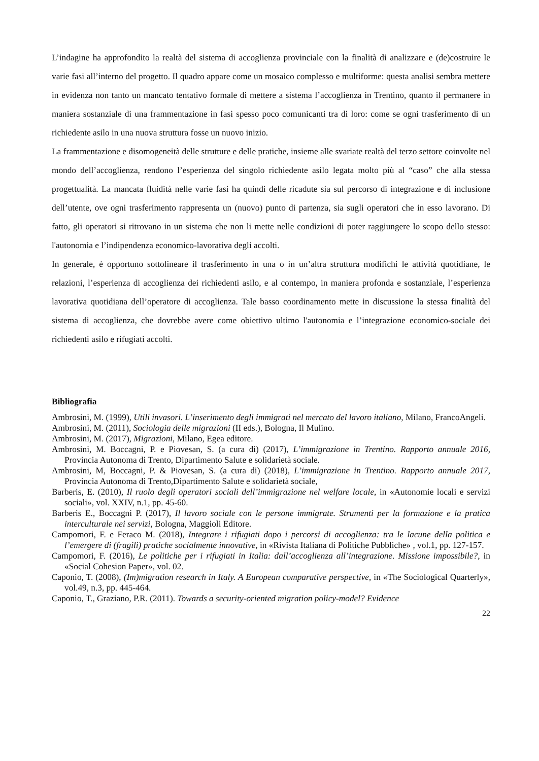L’indagine ha approfondito la realtà del sistema di accoglienza provinciale con la finalità di analizzare e (de)costruire le varie fasi all’interno del progetto. Il quadro appare come un mosaico complesso e multiforme: questa analisi sembra mettere in evidenza non tanto un mancato tentativo formale di mettere a sistema l’accoglienza in Trentino, quanto il permanere in maniera sostanziale di una frammentazione in fasi spesso poco comunicanti tra di loro: come se ogni trasferimento di un richiedente asilo in una nuova struttura fosse un nuovo inizio.
La frammentazione e disomogeneità delle strutture e delle pratiche, insieme alle svariate realtà del terzo settore coinvolte nel mondo dell’accoglienza, rendono l’esperienza del singolo richiedente asilo legata molto più al “caso” che alla stessa progettualità. La mancata fluidità nelle varie fasi ha quindi delle ricadute sia sul percorso di integrazione e di inclusione dell’utente, ove ogni trasferimento rappresenta un (nuovo) punto di partenza, sia sugli operatori che in esso lavorano. Di fatto, gli operatori si ritrovano in un sistema che non li mette nelle condizioni di poter raggiungere lo scopo dello stesso: l'autonomia e l’indipendenza economico-lavorativa degli accolti.
In generale, è opportuno sottolineare il trasferimento in una o in un’altra struttura modifichi le attività quotidiane, le relazioni, l’esperienza di accoglienza dei richiedenti asilo, e al contempo, in maniera profonda e sostanziale, l’esperienza lavorativa quotidiana dell’operatore di accoglienza. Tale basso coordinamento mette in discussione la stessa finalità del sistema di accoglienza, che dovrebbe avere come obiettivo ultimo l'autonomia e l’integrazione economico-sociale dei richiedenti asilo e rifugiati accolti.
Bibliografia
Ambrosini, M. (1999), Utili invasori. L’inserimento degli immigrati nel mercato del lavoro italiano, Milano, FrancoAngeli.
Ambrosini, M. (2011), Sociologia delle migrazioni (II eds.), Bologna, Il Mulino.
Ambrosini, M. (2017), Migrazioni, Milano, Egea editore.
Ambrosini, M. Boccagni, P. e Piovesan, S. (a cura di) (2017), L’immigrazione in Trentino. Rapporto annuale 2016, Provincia Autonoma di Trento, Dipartimento Salute e solidarietà sociale.
Ambrosini, M, Boccagni, P. & Piovesan, S. (a cura di) (2018), L’immigrazione in Trentino. Rapporto annuale 2017, Provincia Autonoma di Trento,Dipartimento Salute e solidarietà sociale,
Barberis, E. (2010), Il ruolo degli operatori sociali dell’immigrazione nel welfare locale, in «Autonomie locali e servizi sociali», vol. XXIV, n.1, pp. 45-60.
Barberis E., Boccagni P. (2017), Il lavoro sociale con le persone immigrate. Strumenti per la formazione e la pratica interculturale nei servizi, Bologna, Maggioli Editore.
Campomori, F. e Feraco M. (2018), Integrare i rifugiati dopo i percorsi di accoglienza: tra le lacune della politica e l’emergere di (fragili) pratiche socialmente innovative, in «Rivista Italiana di Politiche Pubbliche» , vol.1, pp. 127-157.
Campomori, F. (2016), Le politiche per i rifugiati in Italia: dall’accoglienza all’integrazione. Missione impossibile?, in «Social Cohesion Paper», vol. 02.
Caponio, T. (2008), (Im)migration research in Italy. A European comparative perspective, in «The Sociological Quarterly», vol.49, n.3, pp. 445-464.
Caponio, T., Graziano, P.R. (2011). Towards a security-oriented migration policy-model? Evidence
22